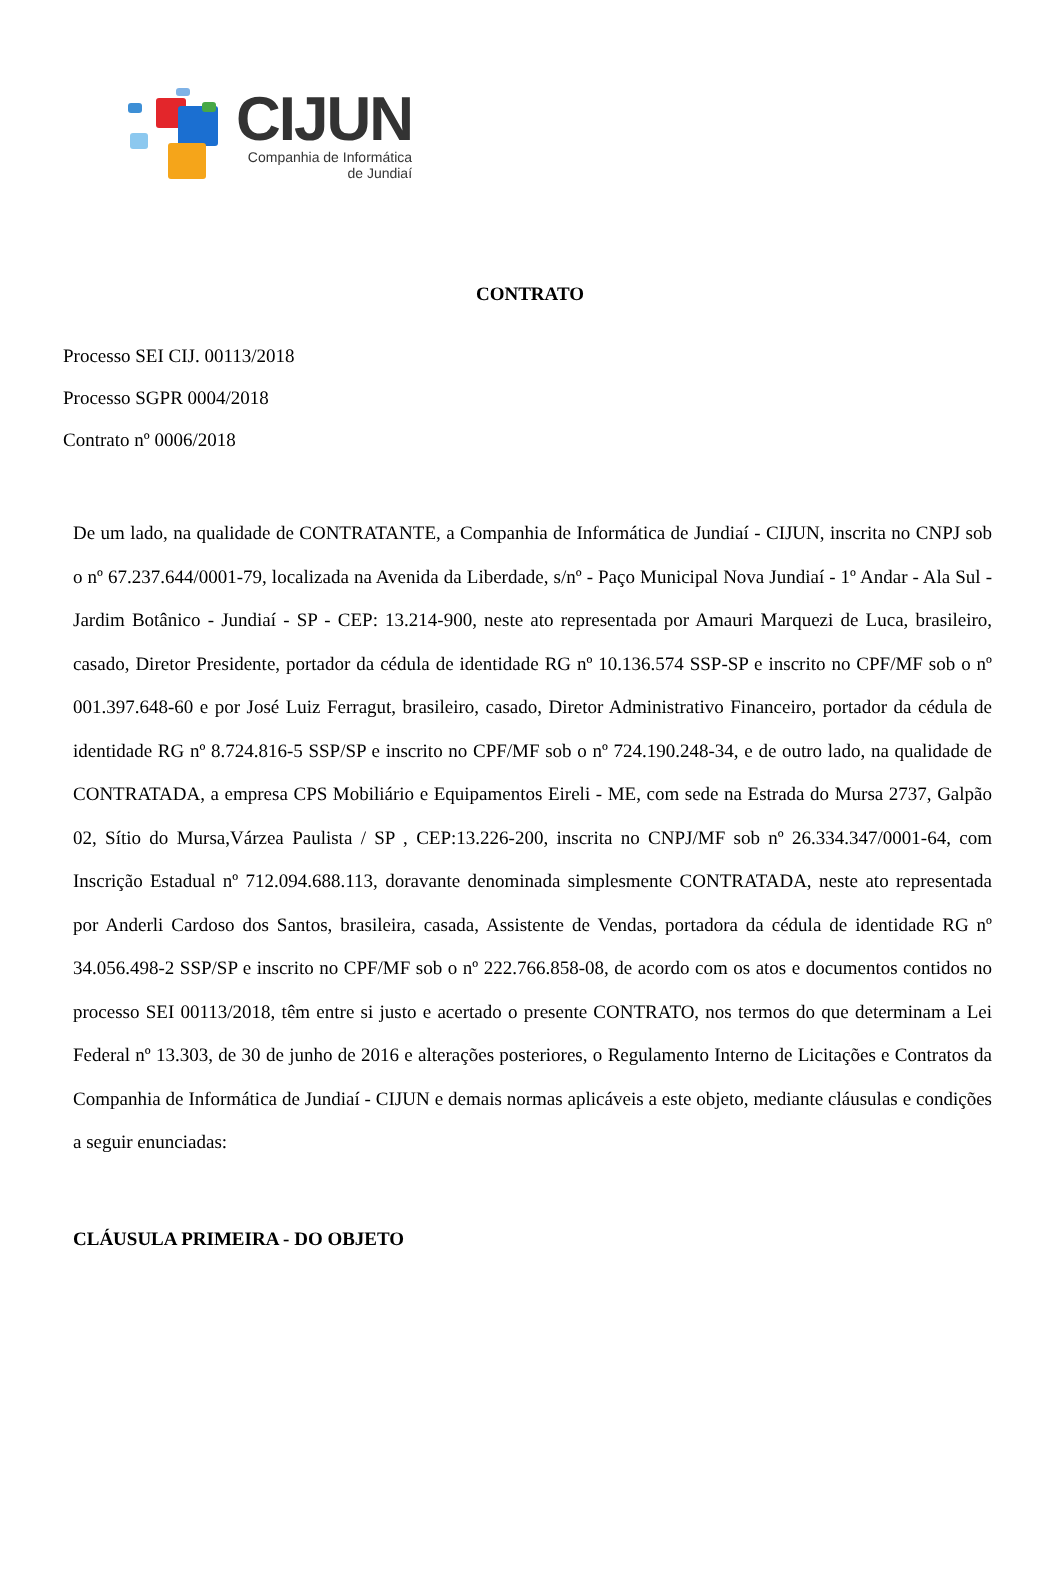CIJUN
Companhia de Informática
de Jundiaí
CONTRATO
Processo SEI CIJ. 00113/2018
Processo SGPR 0004/2018
Contrato nº 0006/2018
De um lado, na qualidade de CONTRATANTE, a Companhia de Informática de Jundiaí - CIJUN, inscrita no CNPJ sob o nº 67.237.644/0001-79, localizada na Avenida da Liberdade, s/nº - Paço Municipal Nova Jundiaí - 1º Andar - Ala Sul - Jardim Botânico - Jundiaí - SP - CEP: 13.214-900, neste ato representada por Amauri Marquezi de Luca, brasileiro, casado, Diretor Presidente, portador da cédula de identidade RG nº 10.136.574 SSP-SP e inscrito no CPF/MF sob o nº 001.397.648-60 e por José Luiz Ferragut, brasileiro, casado, Diretor Administrativo Financeiro, portador da cédula de identidade RG nº 8.724.816-5 SSP/SP e inscrito no CPF/MF sob o nº 724.190.248-34, e de outro lado, na qualidade de CONTRATADA, a empresa CPS Mobiliário e Equipamentos Eireli - ME, com sede na Estrada do Mursa 2737, Galpão 02, Sítio do Mursa,Várzea Paulista / SP , CEP:13.226-200, inscrita no CNPJ/MF sob nº 26.334.347/0001-64, com Inscrição Estadual nº 712.094.688.113, doravante denominada simplesmente CONTRATADA, neste ato representada por Anderli Cardoso dos Santos, brasileira, casada, Assistente de Vendas, portadora da cédula de identidade RG nº 34.056.498-2 SSP/SP e inscrito no CPF/MF sob o nº 222.766.858-08, de acordo com os atos e documentos contidos no processo SEI 00113/2018, têm entre si justo e acertado o presente CONTRATO, nos termos do que determinam a Lei Federal nº 13.303, de 30 de junho de 2016 e alterações posteriores, o Regulamento Interno de Licitações e Contratos da Companhia de Informática de Jundiaí - CIJUN e demais normas aplicáveis a este objeto, mediante cláusulas e condições a seguir enunciadas:
CLÁUSULA PRIMEIRA - DO OBJETO